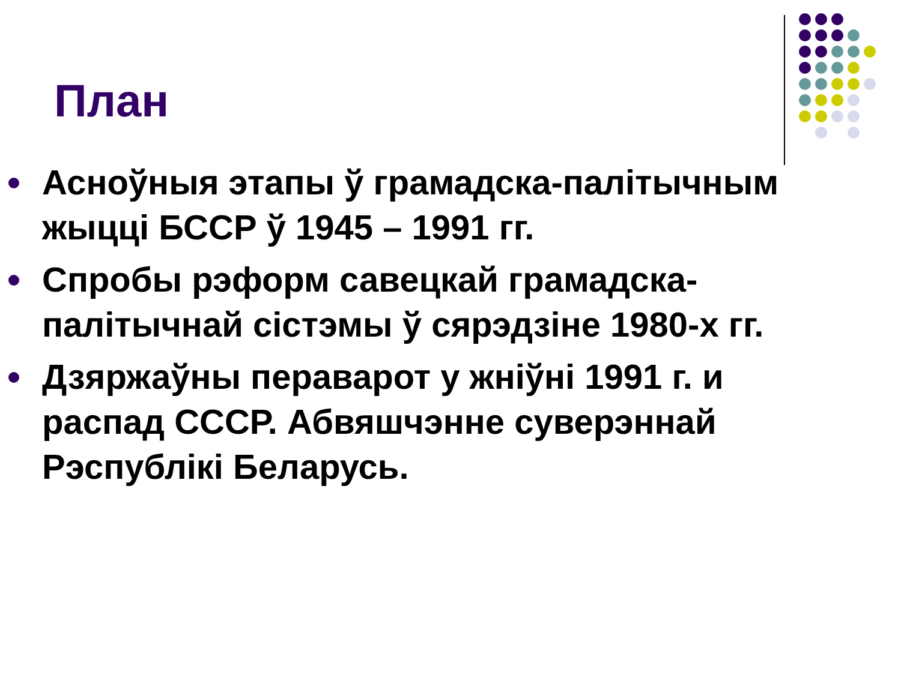План
Асноўныя этапы ў грамадска-палітычным жыцці БССР ў 1945 – 1991 гг.
Спробы рэформ савецкай грамадска-палітычнай сістэмы ў сярэдзіне 1980-х гг.
Дзяржаўны пераварот у жніўні 1991 г. и распад СССР. Абвяшчэнне суверэннай Рэспублікі Беларусь.